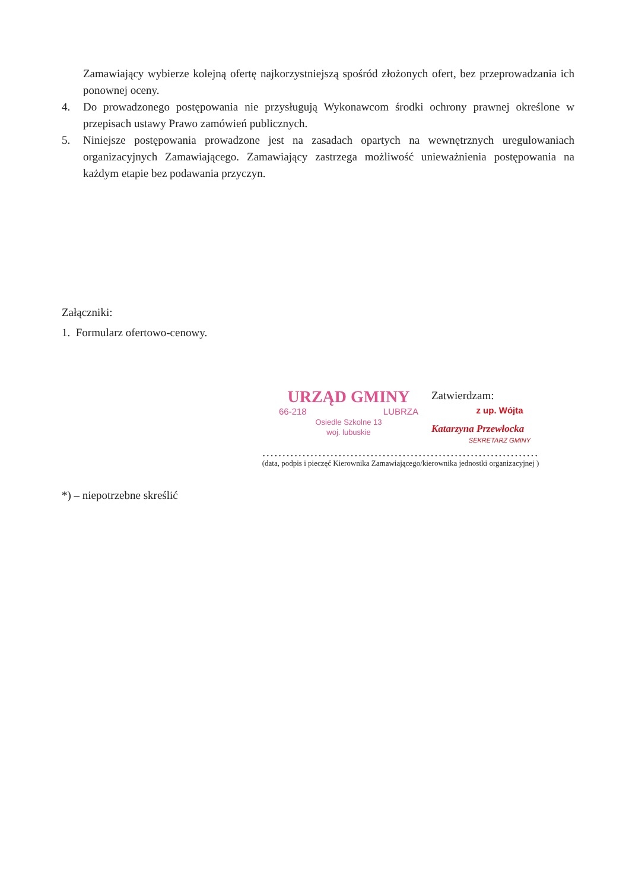Zamawiający wybierze kolejną ofertę najkorzystniejszą spośród złożonych ofert, bez przeprowadzania ich ponownej oceny.
4. Do prowadzonego postępowania nie przysługują Wykonawcom środki ochrony prawnej określone w przepisach ustawy Prawo zamówień publicznych.
5. Niniejsze postępowania prowadzone jest na zasadach opartych na wewnętrznych uregulowaniach organizacyjnych Zamawiającego. Zamawiający zastrzega możliwość unieważnienia postępowania na każdym etapie bez podawania przyczyn.
Załączniki:
1. Formularz ofertowo-cenowy.
URZĄD GMINY
66-218 LUBRZA
Osiedle Szkolne 13
woj. lubuskie
Zatwierdzam:
z up. Wójta
Katarzyna Przewłocka
SEKRETARZ GMINY
.....................................................................
(data, podpis i pieczęć Kierownika Zamawiającego/kierownika jednostki organizacyjnej )
*) – niepotrzebne skreślić